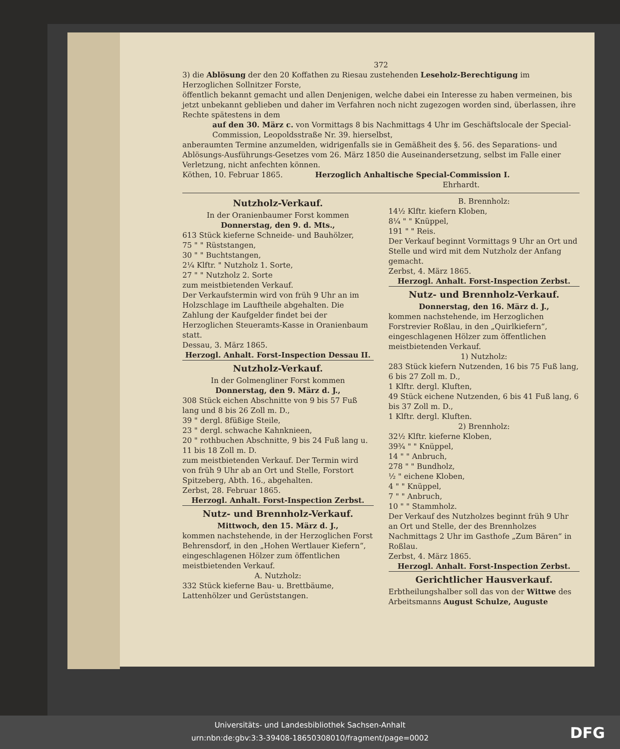372
3) die Ablösung der den 20 Koffathen zu Riesau zustehenden Leseholz-Berechtigung im Herzoglichen Sollnitzer Forste,
öffentlich bekannt gemacht und allen Denjenigen, welche dabei ein Interesse zu haben vermeinen, bis jetzt unbekannt geblieben und daher im Verfahren noch nicht zugezogen worden sind, überlassen, ihre Rechte spätestens in dem
auf den 30. März c. von Vormittags 8 bis Nachmittags 4 Uhr im Geschäftslocale der Special-Commission, Leopoldsstraße Nr. 39. hierselbst,
anberaumten Termine anzumelden, widrigenfalls sie in Gemäßheit des §. 56. des Separations- und Ablösungs-Ausführungs-Gesetzes vom 26. März 1850 die Auseinandersetzung, selbst im Falle einer Verletzung, nicht anfechten können.
Köthen, 10. Februar 1865. Herzoglich Anhaltische Special-Commission I.
Ehrhardt.
Nutzholz-Verkauf.
In der Oranienbaumer Forst kommen
Donnerstag, den 9. d. Mts.,
613 Stück kieferne Schneide- und Bauhölzer,
75 " " Rüststangen,
30 " " Buchtstangen,
2¼ Klftr. " Nutzholz 1. Sorte,
27 " " Nutzholz 2. Sorte
zum meistbietenden Verkauf.
Der Verkaufstermin wird von früh 9 Uhr an im Holzschlage im Lauftheile abgehalten. Die Zahlung der Kaufgelder findet bei der Herzoglichen Steueramts-Kasse in Oranienbaum statt.
Dessau, 3. März 1865.
Herzogl. Anhalt. Forst-Inspection Dessau II.
Nutzholz-Verkauf.
In der Golmengliner Forst kommen
Donnerstag, den 9. März d. J.,
308 Stück eichen Abschnitte von 9 bis 57 Fuß lang und 8 bis 26 Zoll m. D.,
39 " dergl. 8füßige Steile,
23 " dergl. schwache Kahnknieen,
20 " rothbuchen Abschnitte, 9 bis 24 Fuß lang u. 11 bis 18 Zoll m. D.
zum meistbietenden Verkauf. Der Termin wird von früh 9 Uhr ab an Ort und Stelle, Forstort Spitzeberg, Abth. 16., abgehalten.
Zerbst, 28. Februar 1865.
Herzogl. Anhalt. Forst-Inspection Zerbst.
Nutz- und Brennholz-Verkauf.
Mittwoch, den 15. März d. J.,
kommen nachstehende, in der Herzoglichen Forst Behrensdorf, in den „Hohen Wertlauer Kiefern“, eingeschlagenen Hölzer zum öffentlichen meistbietenden Verkauf.
A. Nutzholz:
332 Stück kieferne Bau- u. Brettbäume, Lattenhölzer und Gerüststangen.
B. Brennholz:
14½ Klftr. kiefern Kloben,
8¼ " " Knüppel,
191 " " Reis.
Der Verkauf beginnt Vormittags 9 Uhr an Ort und Stelle und wird mit dem Nutzholz der Anfang gemacht.
Zerbst, 4. März 1865.
Herzogl. Anhalt. Forst-Inspection Zerbst.
Nutz- und Brennholz-Verkauf.
Donnerstag, den 16. März d. J.,
kommen nachstehende, im Herzoglichen Forstrevier Roßlau, in den „Quirlkiefern“, eingeschlagenen Hölzer zum öffentlichen meistbietenden Verkauf.
1) Nutzholz:
283 Stück kiefern Nutzenden, 16 bis 75 Fuß lang, 6 bis 27 Zoll m. D.,
1 Klftr. dergl. Kluften,
49 Stück eichene Nutzenden, 6 bis 41 Fuß lang, 6 bis 37 Zoll m. D.,
1 Klftr. dergl. Kluften.
2) Brennholz:
32½ Klftr. kieferne Kloben,
39¾ " " Knüppel,
14 " " Anbruch,
278 " " Bundholz,
½ " eichene Kloben,
4 " " Knüppel,
7 " " Anbruch,
10 " " Stammholz.
Der Verkauf des Nutzholzes beginnt früh 9 Uhr an Ort und Stelle, der des Brennholzes Nachmittags 2 Uhr im Gasthofe „Zum Bären“ in Roßlau.
Zerbst, 4. März 1865.
Herzogl. Anhalt. Forst-Inspection Zerbst.
Gerichtlicher Hausverkauf.
Erbtheilungshalber soll das von der Wittwe des Arbeitsmanns August Schulze, Auguste
Universitäts- und Landesbibliothek Sachsen-Anhalt
urn:nbn:de:gbv:3:3-39408-18650308010/fragment/page=0002
DFG